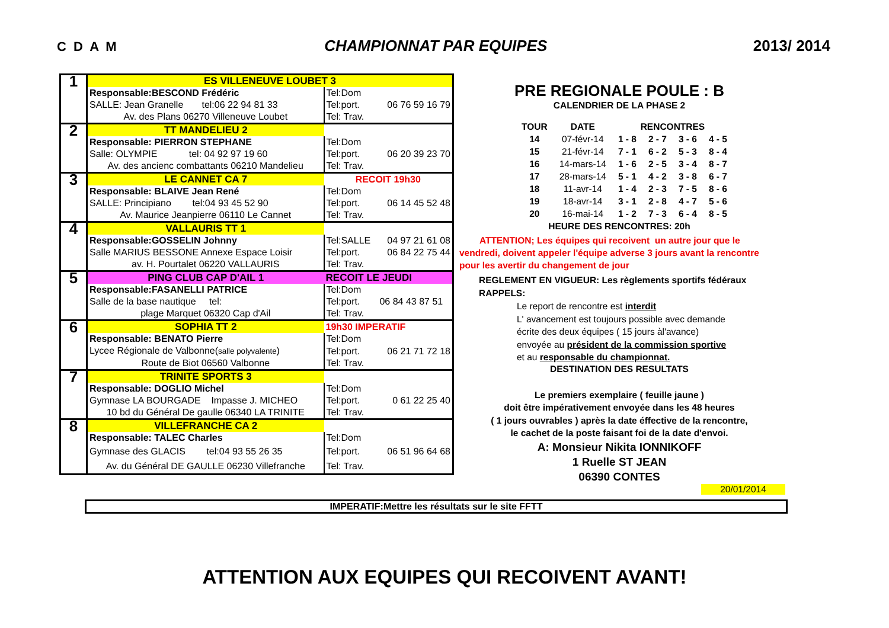C D A M CHAMPIONNAT PAR EQUIPES 2013/ 2014
| 1 | ES VILLENEUVE LOUBET 3 | | |
| | Responsable:BESCOND Frédéric | Tel:Dom | |
| | SALLE: Jean Granelle tel:06 22 94 81 33 | Tel:port. | 06 76 59 16 79 |
| | Av. des Plans 06270 Villeneuve Loubet | Tel: Trav. | |
| 2 | TT MANDELIEU 2 | | |
| | Responsable: PIERRON STEPHANE | Tel:Dom | |
| | Salle: OLYMPIE tel: 04 92 97 19 60 | Tel:port. | 06 20 39 23 70 |
| | Av. des ancienc combattants 06210 Mandelieu | Tel: Trav. | |
| 3 | LE CANNET CA 7 | RECOIT 19h30 | |
| | Responsable: BLAIVE Jean René | Tel:Dom | |
| | SALLE: Principiano tel:04 93 45 52 90 | Tel:port. | 06 14 45 52 48 |
| | Av. Maurice Jeanpierre 06110 Le Cannet | Tel: Trav. | |
| 4 | VALLAURIS TT 1 | | |
| | Responsable:GOSSELIN Johnny | Tel:SALLE | 04 97 21 61 08 |
| | Salle MARIUS BESSONE Annexe Espace Loisir | Tel:port. | 06 84 22 75 44 |
| | av. H. Pourtalet 06220 VALLAURIS | Tel: Trav. | |
| 5 | PING CLUB CAP D'AIL 1 | RECOIT LE JEUDI | |
| | Responsable:FASANELLI PATRICE | Tel:Dom | |
| | Salle de la base nautique tel: | Tel:port. | 06 84 43 87 51 |
| | plage Marquet 06320 Cap d'Ail | Tel: Trav. | |
| 6 | SOPHIA TT 2 | 19h30 IMPERATIF | |
| | Responsable: BENATO Pierre | Tel:Dom | |
| | Lycee Régionale de Valbonne( salle polyvalente ) | Tel:port. | 06 21 71 72 18 |
| | Route de Biot 06560 Valbonne | Tel: Trav. | |
| 7 | TRINITE SPORTS 3 | | |
| | Responsable: DOGLIO Michel | Tel:Dom | |
| | Gymnase LA BOURGADE Impasse J. MICHEO | Tel:port. | 0 61 22 25 40 |
| | 10 bd du Général De gaulle 06340 LA TRINITE | Tel: Trav. | |
| 8 | VILLEFRANCHE CA 2 | | |
| | Responsable: TALEC Charles | Tel:Dom | |
| | Gymnase des GLACIS tel:04 93 55 26 35 | Tel:port. | 06 51 96 64 68 |
| | Av. du Général DE GAULLE 06230 Villefranche | Tel: Trav. | |
PRE REGIONALE POULE : B
CALENDRIER DE LA PHASE 2
| TOUR | DATE | RENCONTRES | | | |
| --- | --- | --- | --- | --- | --- |
| 14 | 07-févr-14 | 1 - 8 | 2 - 7 | 3 - 6 | 4 - 5 |
| 15 | 21-févr-14 | 7 - 1 | 6 - 2 | 5 - 3 | 8 - 4 |
| 16 | 14-mars-14 | 1 - 6 | 2 - 5 | 3 - 4 | 8 - 7 |
| 17 | 28-mars-14 | 5 - 1 | 4 - 2 | 3 - 8 | 6 - 7 |
| 18 | 11-avr-14 | 1 - 4 | 2 - 3 | 7 - 5 | 8 - 6 |
| 19 | 18-avr-14 | 3 - 1 | 2 - 8 | 4 - 7 | 5 - 6 |
| 20 | 16-mai-14 | 1 - 2 | 7 - 3 | 6 - 4 | 8 - 5 |
HEURE DES RENCONTRES: 20h
ATTENTION; Les équipes qui recoivent un autre jour que le
vendredi, doivent appeler l'équipe adverse 3 jours avant la rencontre
pour les avertir du changement de jour
REGLEMENT EN VIGUEUR: Les règlements sportifs fédéraux
RAPPELS:
Le report de rencontre est interdit
L' avancement est toujours possible avec demande
écrite des deux équipes ( 15 jours àl'avance)
envoyée au président de la commission sportive
et au responsable du championnat.
DESTINATION DES RESULTATS
Le premiers exemplaire ( feuille jaune )
doit être impérativement envoyée dans les 48 heures
( 1 jours ouvrables ) après la date éffective de la rencontre,
le cachet de la poste faisant foi de la date d'envoi.
A: Monsieur Nikita IONNIKOFF
1 Ruelle ST JEAN
06390 CONTES
20/01/2014
IMPERATIF:Mettre les résultats sur le site FFTT
ATTENTION AUX EQUIPES QUI RECOIVENT AVANT!